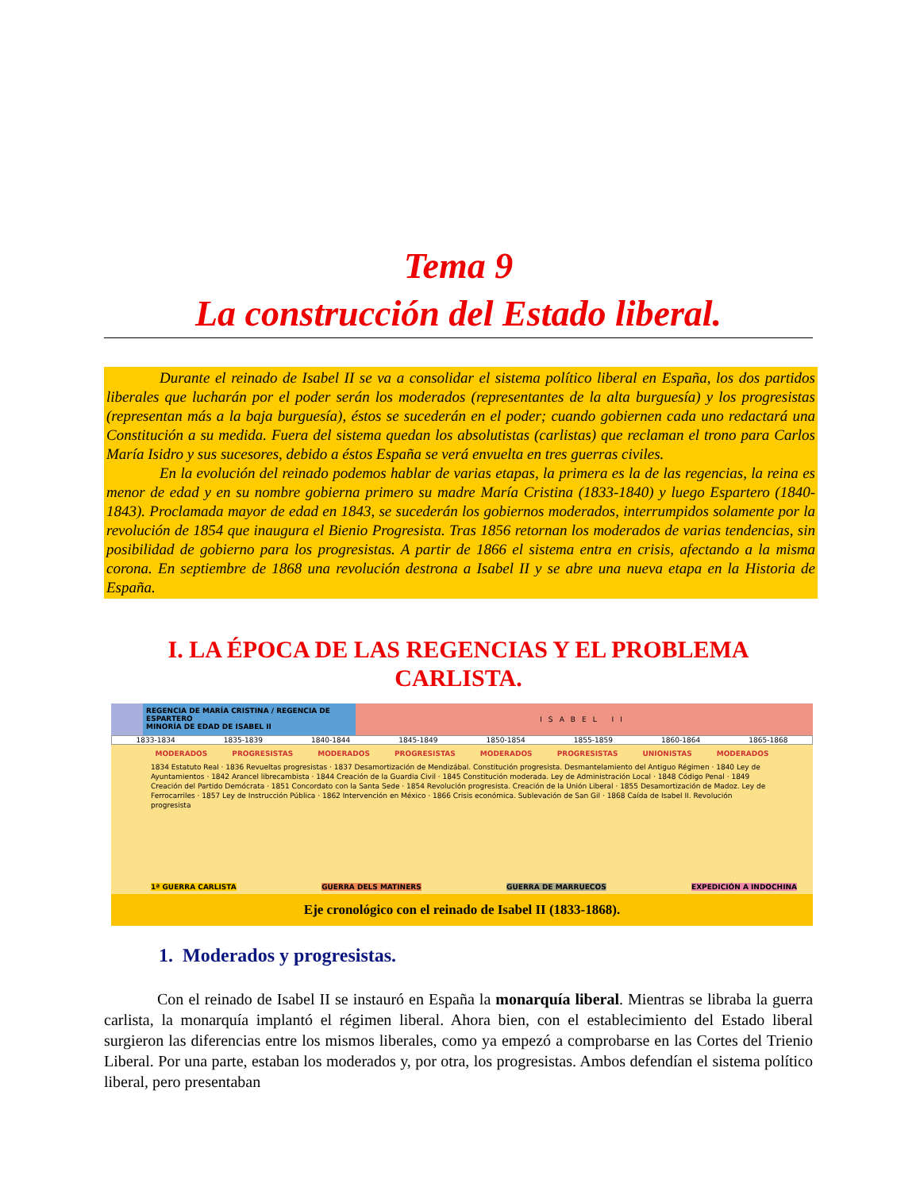Tema 9
La construcción del Estado liberal.
Durante el reinado de Isabel II se va a consolidar el sistema político liberal en España, los dos partidos liberales que lucharán por el poder serán los moderados (representantes de la alta burguesía) y los progresistas (representan más a la baja burguesía), éstos se sucederán en el poder; cuando gobiernen cada uno redactará una Constitución a su medida. Fuera del sistema quedan los absolutistas (carlistas) que reclaman el trono para Carlos María Isidro y sus sucesores, debido a éstos España se verá envuelta en tres guerras civiles.
En la evolución del reinado podemos hablar de varias etapas, la primera es la de las regencias, la reina es menor de edad y en su nombre gobierna primero su madre María Cristina (1833-1840) y luego Espartero (1840-1843). Proclamada mayor de edad en 1843, se sucederán los gobiernos moderados, interrumpidos solamente por la revolución de 1854 que inaugura el Bienio Progresista. Tras 1856 retornan los moderados de varias tendencias, sin posibilidad de gobierno para los progresistas. A partir de 1866 el sistema entra en crisis, afectando a la misma corona. En septiembre de 1868 una revolución destrona a Isabel II y se abre una nueva etapa en la Historia de España.
I. LA ÉPOCA DE LAS REGENCIAS Y EL PROBLEMA CARLISTA.
REGENCIA DE MARÍA CRISTINA / REGENCIA DE ESPARTERO
MINORÍA DE EDAD DE ISABEL II
ISABEL II
1833-1834 1835-1839 1840-1844 1845-1849 1850-1854 1855-1859 1860-1864 1865-1868
MODERADOS PROGRESISTAS MODERADOS PROGRESISTAS MODERADOS PROGRESISTAS UNIONISTAS MODERADOS
1834 Estatuto Real · 1836 Revueltas progresistas · 1837 Desamortización de Mendizábal. Constitución progresista. Desmantelamiento del Antiguo Régimen · 1840 Ley de Ayuntamientos · 1842 Arancel librecambista · 1844 Creación de la Guardia Civil · 1845 Constitución moderada. Ley de Administración Local · 1848 Código Penal · 1849 Creación del Partido Demócrata · 1851 Concordato con la Santa Sede · 1854 Revolución progresista. Creación de la Unión Liberal · 1855 Desamortización de Madoz. Ley de Ferrocarriles · 1857 Ley de Instrucción Pública · 1862 Intervención en México · 1866 Crisis económica. Sublevación de San Gil · 1868 Caída de Isabel II. Revolución progresista
1ª GUERRA CARLISTA GUERRA DELS MATINERS GUERRA DE MARRUECOS EXPEDICIÓN A INDOCHINA
Eje cronológico con el reinado de Isabel II (1833-1868).
1. Moderados y progresistas.
Con el reinado de Isabel II se instauró en España la monarquía liberal. Mientras se libraba la guerra carlista, la monarquía implantó el régimen liberal. Ahora bien, con el establecimiento del Estado liberal surgieron las diferencias entre los mismos liberales, como ya empezó a comprobarse en las Cortes del Trienio Liberal. Por una parte, estaban los moderados y, por otra, los progresistas. Ambos defendían el sistema político liberal, pero presentaban